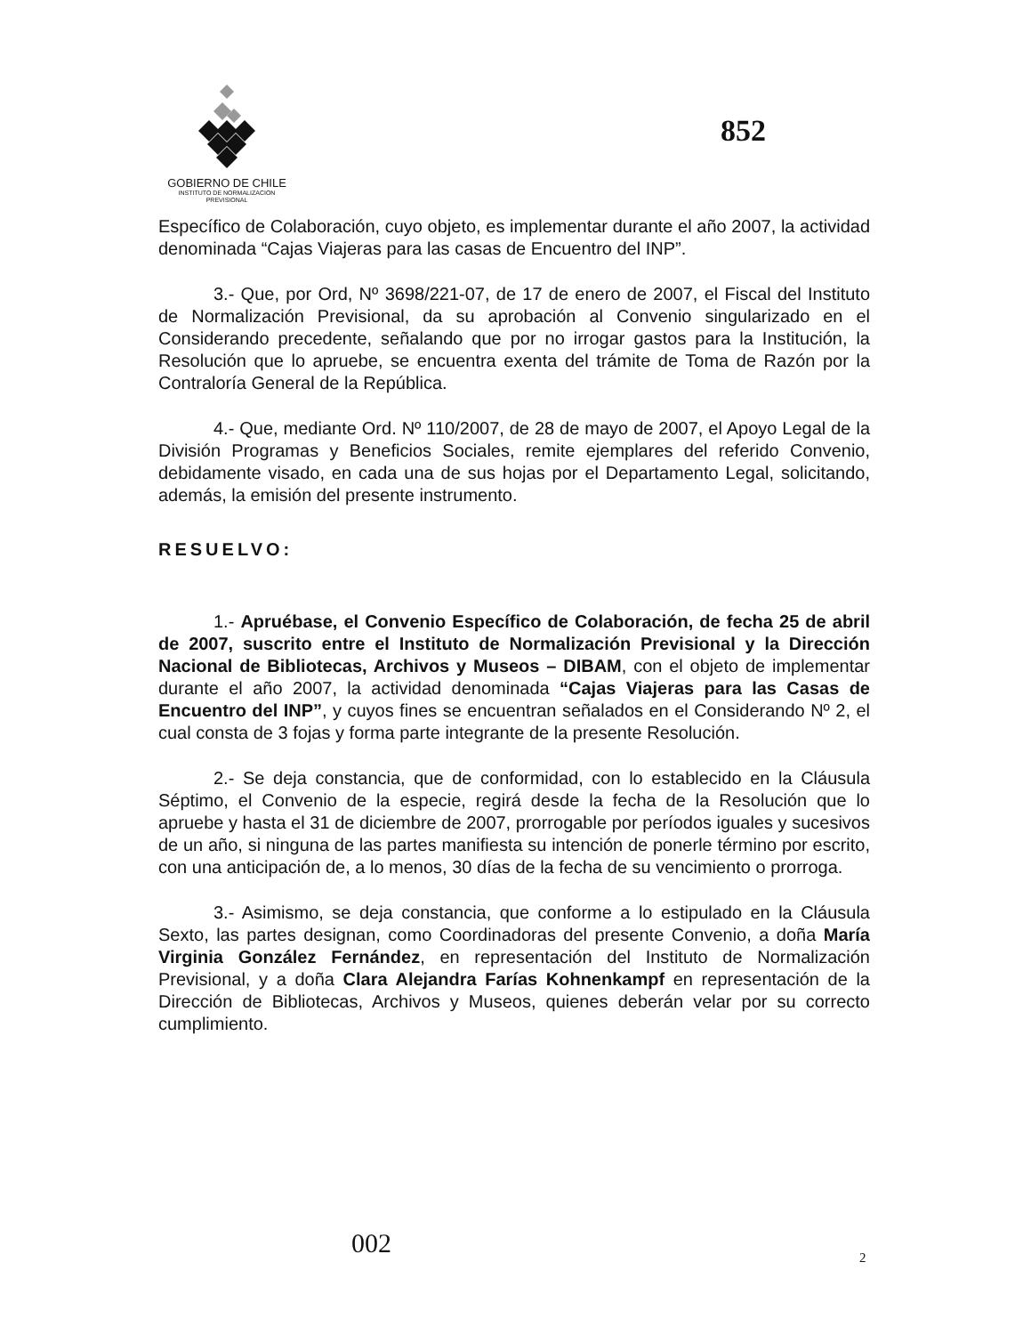GOBIERNO DE CHILE
INSTITUTO DE NORMALIZACION
PREVISIONAL
852
Específico de Colaboración, cuyo objeto, es implementar durante el año 2007, la actividad denominada “Cajas Viajeras para las casas de Encuentro del INP”.
3.- Que, por Ord, Nº 3698/221-07, de 17 de enero de 2007, el Fiscal del Instituto de Normalización Previsional, da su aprobación al Convenio singularizado en el Considerando precedente, señalando que por no irrogar gastos para la Institución, la Resolución que lo apruebe, se encuentra exenta del trámite de Toma de Razón por la Contraloría General de la República.
4.- Que, mediante Ord. Nº 110/2007, de 28 de mayo de 2007, el Apoyo Legal de la División Programas y Beneficios Sociales, remite ejemplares del referido Convenio, debidamente visado, en cada una de sus hojas por el Departamento Legal, solicitando, además, la emisión del presente instrumento.
RESUELVO:
1.- Apruébase, el Convenio Específico de Colaboración, de fecha 25 de abril de 2007, suscrito entre el Instituto de Normalización Previsional y la Dirección Nacional de Bibliotecas, Archivos y Museos – DIBAM, con el objeto de implementar durante el año 2007, la actividad denominada “Cajas Viajeras para las Casas de Encuentro del INP”, y cuyos fines se encuentran señalados en el Considerando Nº 2, el cual consta de 3 fojas y forma parte integrante de la presente Resolución.
2.- Se deja constancia, que de conformidad, con lo establecido en la Cláusula Séptimo, el Convenio de la especie, regirá desde la fecha de la Resolución que lo apruebe y hasta el 31 de diciembre de 2007, prorrogable por períodos iguales y sucesivos de un año, si ninguna de las partes manifiesta su intención de ponerle término por escrito, con una anticipación de, a lo menos, 30 días de la fecha de su vencimiento o prorroga.
3.- Asimismo, se deja constancia, que conforme a lo estipulado en la Cláusula Sexto, las partes designan, como Coordinadoras del presente Convenio, a doña María Virginia González Fernández, en representación del Instituto de Normalización Previsional, y a doña Clara Alejandra Farías Kohnenkampf en representación de la Dirección de Bibliotecas, Archivos y Museos, quienes deberán velar por su correcto cumplimiento.
002 2